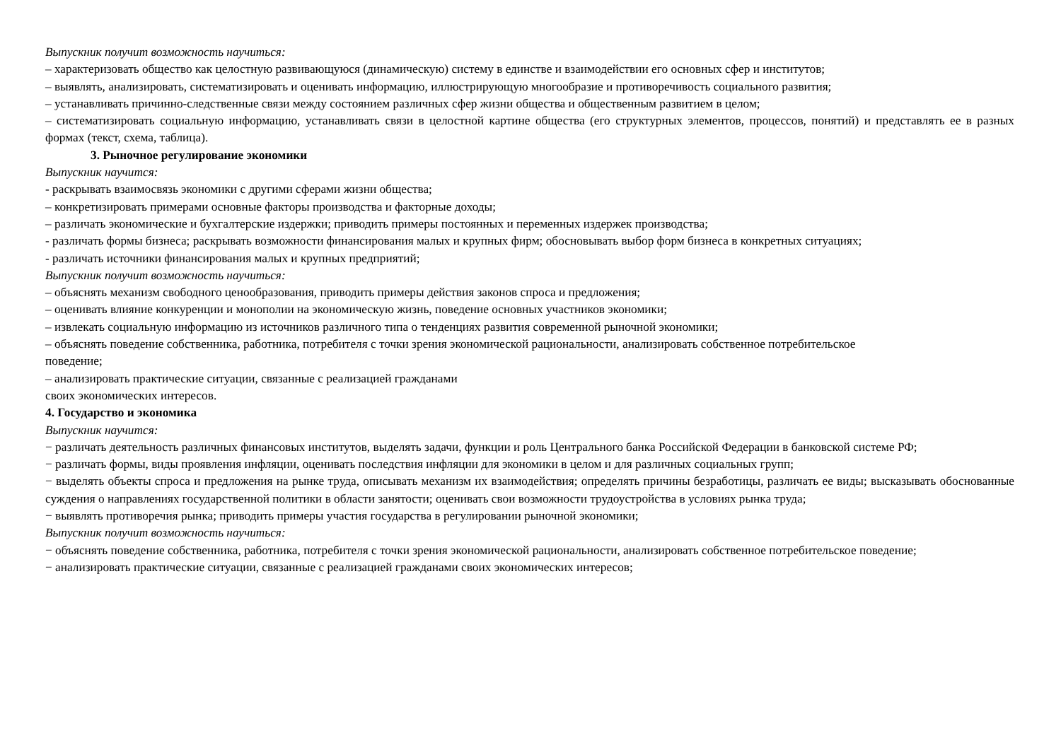Выпускник получит возможность научиться:
– характеризовать общество как целостную развивающуюся (динамическую) систему в единстве и взаимодействии его основных сфер и институтов;
– выявлять, анализировать, систематизировать и оценивать информацию, иллюстрирующую многообразие и противоречивость социального развития;
– устанавливать причинно-следственные связи между состоянием различных сфер жизни общества и общественным развитием в целом;
– систематизировать социальную информацию, устанавливать связи в целостной картине общества (его структурных элементов, процессов, понятий) и представлять ее в разных формах (текст, схема, таблица).
3. Рыночное регулирование экономики
Выпускник научится:
- раскрывать взаимосвязь экономики с другими сферами жизни общества;
– конкретизировать примерами основные факторы производства и факторные доходы;
– различать экономические и бухгалтерские издержки; приводить примеры постоянных и переменных издержек производства;
- различать формы бизнеса; раскрывать возможности финансирования малых и крупных фирм; обосновывать выбор форм бизнеса в конкретных ситуациях;
- различать источники финансирования малых и крупных предприятий;
Выпускник получит возможность научиться:
– объяснять механизм свободного ценообразования, приводить примеры действия законов спроса и предложения;
– оценивать влияние конкуренции и монополии на экономическую жизнь, поведение основных участников экономики;
– извлекать социальную информацию из источников различного типа о тенденциях развития современной рыночной экономики;
– объяснять поведение собственника, работника, потребителя с точки зрения экономической рациональности, анализировать собственное потребительское
поведение;
– анализировать практические ситуации, связанные с реализацией гражданами
своих экономических интересов.
4. Государство и экономика
Выпускник научится:
− различать деятельность различных финансовых институтов, выделять задачи, функции и роль Центрального банка Российской Федерации в банковской системе РФ;
− различать формы, виды проявления инфляции, оценивать последствия инфляции для экономики в целом и для различных социальных групп;
− выделять объекты спроса и предложения на рынке труда, описывать механизм их взаимодействия; определять причины безработицы, различать ее виды; высказывать обоснованные суждения о направлениях государственной политики в области занятости; оценивать свои возможности трудоустройства в условиях рынка труда;
− выявлять противоречия рынка; приводить примеры участия государства в регулировании рыночной экономики;
Выпускник получит возможность научиться:
− объяснять поведение собственника, работника, потребителя с точки зрения экономической рациональности, анализировать собственное потребительское поведение;
− анализировать практические ситуации, связанные с реализацией гражданами своих экономических интересов;